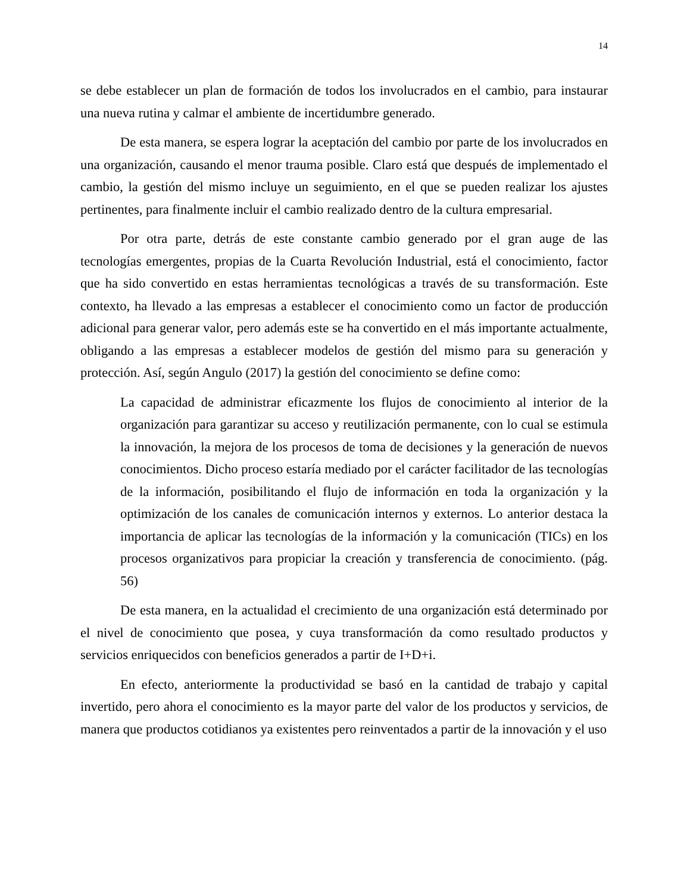14
se debe establecer un plan de formación de todos los involucrados en el cambio, para instaurar una nueva rutina y calmar el ambiente de incertidumbre generado.
De esta manera, se espera lograr la aceptación del cambio por parte de los involucrados en una organización, causando el menor trauma posible. Claro está que después de implementado el cambio, la gestión del mismo incluye un seguimiento, en el que se pueden realizar los ajustes pertinentes, para finalmente incluir el cambio realizado dentro de la cultura empresarial.
Por otra parte, detrás de este constante cambio generado por el gran auge de las tecnologías emergentes, propias de la Cuarta Revolución Industrial, está el conocimiento, factor que ha sido convertido en estas herramientas tecnológicas a través de su transformación. Este contexto, ha llevado a las empresas a establecer el conocimiento como un factor de producción adicional para generar valor, pero además este se ha convertido en el más importante actualmente, obligando a las empresas a establecer modelos de gestión del mismo para su generación y protección. Así, según Angulo (2017) la gestión del conocimiento se define como:
La capacidad de administrar eficazmente los flujos de conocimiento al interior de la organización para garantizar su acceso y reutilización permanente, con lo cual se estimula la innovación, la mejora de los procesos de toma de decisiones y la generación de nuevos conocimientos. Dicho proceso estaría mediado por el carácter facilitador de las tecnologías de la información, posibilitando el flujo de información en toda la organización y la optimización de los canales de comunicación internos y externos. Lo anterior destaca la importancia de aplicar las tecnologías de la información y la comunicación (TICs) en los procesos organizativos para propiciar la creación y transferencia de conocimiento. (pág. 56)
De esta manera, en la actualidad el crecimiento de una organización está determinado por el nivel de conocimiento que posea, y cuya transformación da como resultado productos y servicios enriquecidos con beneficios generados a partir de I+D+i.
En efecto, anteriormente la productividad se basó en la cantidad de trabajo y capital invertido, pero ahora el conocimiento es la mayor parte del valor de los productos y servicios, de manera que productos cotidianos ya existentes pero reinventados a partir de la innovación y el uso